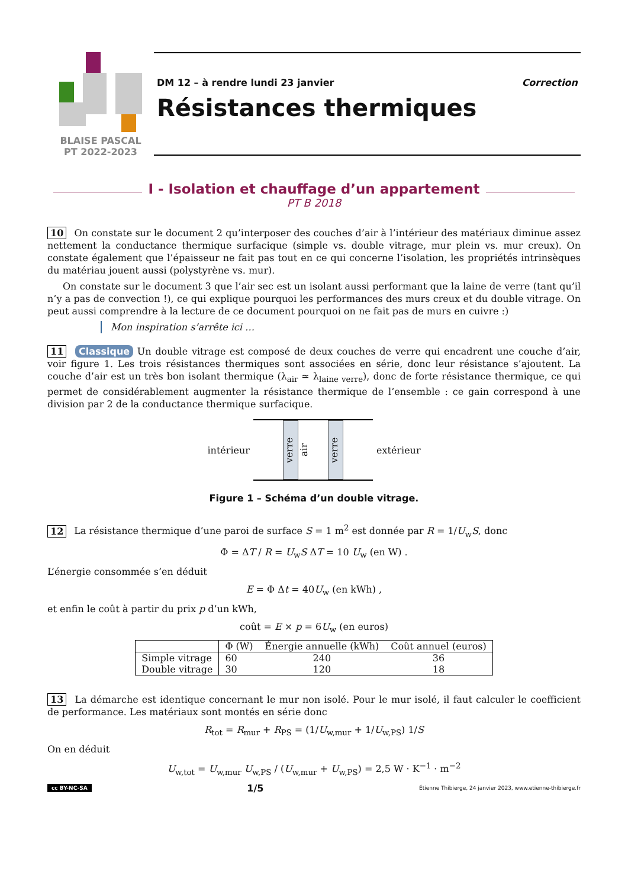BLAISE PASCAL
PT 2022-2023
DM 12 – à rendre lundi 23 janvier Correction
Résistances thermiques
I - Isolation et chauffage d’un appartement
PT B 2018
10 On constate sur le document 2 qu’interposer des couches d’air à l’intérieur des matériaux diminue assez nettement la conductance thermique surfacique (simple vs. double vitrage, mur plein vs. mur creux). On constate également que l’épaisseur ne fait pas tout en ce qui concerne l’isolation, les propriétés intrinsèques du matériau jouent aussi (polystyrène vs. mur).
On constate sur le document 3 que l’air sec est un isolant aussi performant que la laine de verre (tant qu’il n’y a pas de convection !), ce qui explique pourquoi les performances des murs creux et du double vitrage. On peut aussi comprendre à la lecture de ce document pourquoi on ne fait pas de murs en cuivre :)
Mon inspiration s’arrête ici …
11 Classique Un double vitrage est composé de deux couches de verre qui encadrent une couche d’air, voir figure 1. Les trois résistances thermiques sont associées en série, donc leur résistance s’ajoutent. La couche d’air est un très bon isolant thermique (λ<sub>air</sub> ≃ λ<sub>laine verre</sub>), donc de forte résistance thermique, ce qui permet de considérablement augmenter la résistance thermique de l’ensemble : ce gain correspond à une division par 2 de la conductance thermique surfacique.
intérieur
verre
air
verre
extérieur
Figure 1 – Schéma d’un double vitrage.
12 La résistance thermique d’une paroi de surface S = 1 m<sup>2</sup> est donnée par R = 1/U<sub>w</sub>S, donc
Φ = ΔT / R = U<sub>w</sub>S ΔT = 10 U<sub>w</sub> (en W) .
L’énergie consommée s’en déduit
E = Φ Δt = 40U<sub>w</sub> (en kWh) ,
et enfin le coût à partir du prix p d’un kWh,
coût = E × p = 6U<sub>w</sub> (en euros)
| | Φ (W) | Énergie annuelle (kWh) | Coût annuel (euros) |
| --- | --- | --- | --- |
| Simple vitrage | 60 | 240 | 36 |
| Double vitrage | 30 | 120 | 18 |
13 La démarche est identique concernant le mur non isolé. Pour le mur isolé, il faut calculer le coefficient de performance. Les matériaux sont montés en série donc
R<sub>tot</sub> = R<sub>mur</sub> + R<sub>PS</sub> = (1/U<sub>w,mur</sub> + 1/U<sub>w,PS</sub>) 1/S
On en déduit
U<sub>w,tot</sub> = U<sub>w,mur</sub> U<sub>w,PS</sub> / (U<sub>w,mur</sub> + U<sub>w,PS</sub>) = 2,5 W · K<sup>−1</sup> · m<sup>−2</sup>
cc BY-NC-SA 1/5 Étienne Thibierge, 24 janvier 2023, www.etienne-thibierge.fr